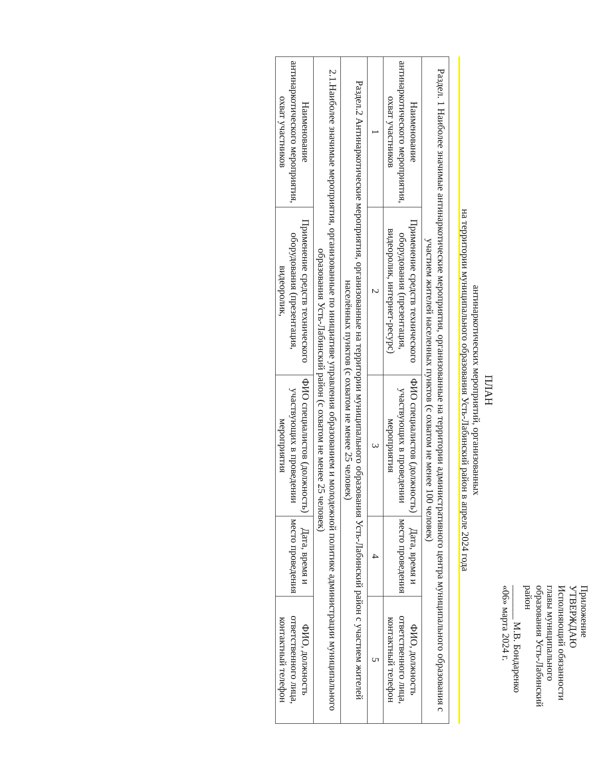Приложение
УТВЕРЖДАЮ
Исполняющий обязанности
главы муниципального
образования Усть-Лабинский
район
_______ М.В. Бондаренко
«06» марта 2024 г.
ПЛАН
антинаркотических мероприятий, организованных
на территории муниципального образования Усть-Лабинский район в апреле 2024 года
| Раздел. 1 Наиболее значимые антинаркотические мероприятия, организованные на территории административного центра муниципального образования с участием жителей населенных пунктов (с охватом не менее 100 человек) | | | | |
| Наименование антинаркотического мероприятия, охват участников | Применение средств технического оборудования (презентация, видеоролик, интернет-ресурс) | ФИО специалистов (должность) участвующих в проведении мероприятия | Дата, время и место проведения | ФИО, должность ответственного лица, контактный телефон |
| 1 | 2 | 3 | 4 | 5 |
| Раздел.2 Антинаркотические мероприятия, организованные на территории муниципального образования Усть-Лабинский район с участием жителей населённых пунктов (с охватом не менее 25 человек) | | | | |
| 2.1.Наиболее значимые мероприятия, организованные по инициативе управления образованием и молодежной политике администрации муниципального образования Усть-Лабинский район (с охватом не менее 25 человек) | | | | |
| Наименование антинаркотического мероприятия, охват участников | Применение средств технического оборудования (презентация, видеоролик, | ФИО специалистов (должность) участвующих в проведении мероприятия | Дата, время и место проведения | ФИО, должность ответственного лица, контактный телефон |